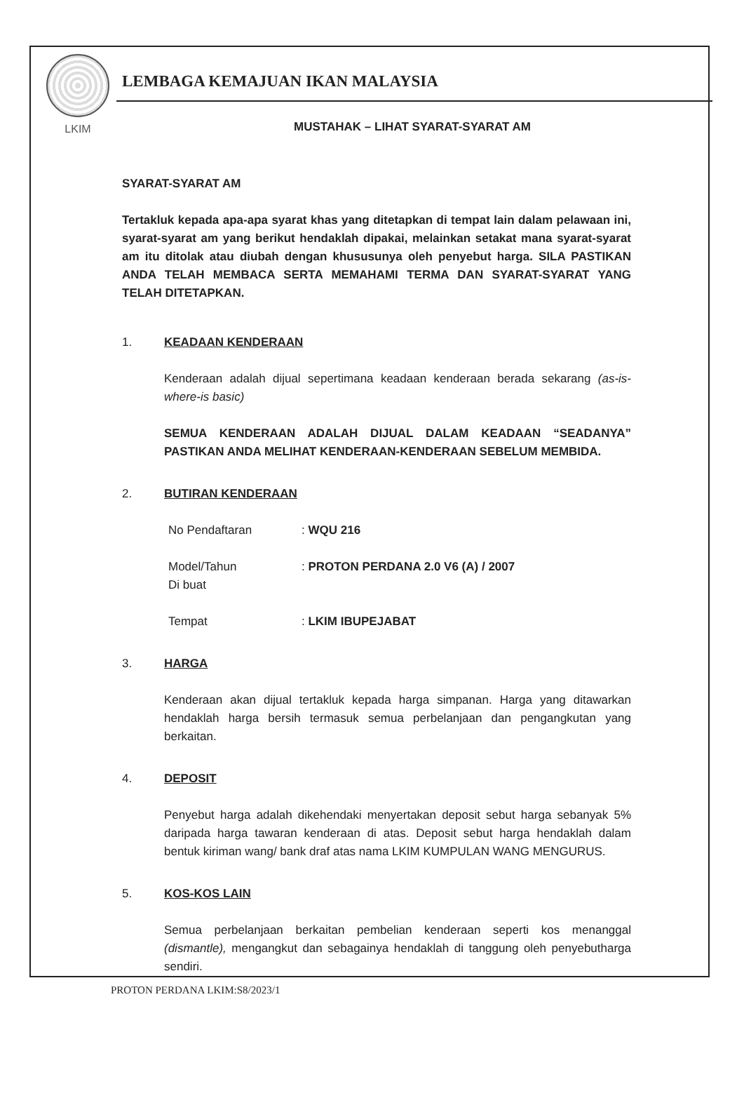LKIM
LEMBAGA KEMAJUAN IKAN MALAYSIA
MUSTAHAK – LIHAT SYARAT-SYARAT AM
SYARAT-SYARAT AM
Tertakluk kepada apa-apa syarat khas yang ditetapkan di tempat lain dalam pelawaan ini, syarat-syarat am yang berikut hendaklah dipakai, melainkan setakat mana syarat-syarat am itu ditolak atau diubah dengan khususunya oleh penyebut harga. SILA PASTIKAN ANDA TELAH MEMBACA SERTA MEMAHAMI TERMA DAN SYARAT-SYARAT YANG TELAH DITETAPKAN.
1. KEADAAN KENDERAAN
Kenderaan adalah dijual sepertimana keadaan kenderaan berada sekarang (as-is-where-is basic)
SEMUA KENDERAAN ADALAH DIJUAL DALAM KEADAAN “SEADANYA” PASTIKAN ANDA MELIHAT KENDERAAN-KENDERAAN SEBELUM MEMBIDA.
2. BUTIRAN KENDERAAN
No Pendaftaran: WQU 216
Model/Tahun
Di buat: PROTON PERDANA 2.0 V6 (A) / 2007
Tempat: LKIM IBUPEJABAT
3. HARGA
Kenderaan akan dijual tertakluk kepada harga simpanan. Harga yang ditawarkan hendaklah harga bersih termasuk semua perbelanjaan dan pengangkutan yang berkaitan.
4. DEPOSIT
Penyebut harga adalah dikehendaki menyertakan deposit sebut harga sebanyak 5% daripada harga tawaran kenderaan di atas. Deposit sebut harga hendaklah dalam bentuk kiriman wang/ bank draf atas nama LKIM KUMPULAN WANG MENGURUS.
5. KOS-KOS LAIN
Semua perbelanjaan berkaitan pembelian kenderaan seperti kos menanggal (dismantle), mengangkut dan sebagainya hendaklah di tanggung oleh penyebutharga sendiri.
PROTON PERDANA LKIM:S8/2023/1